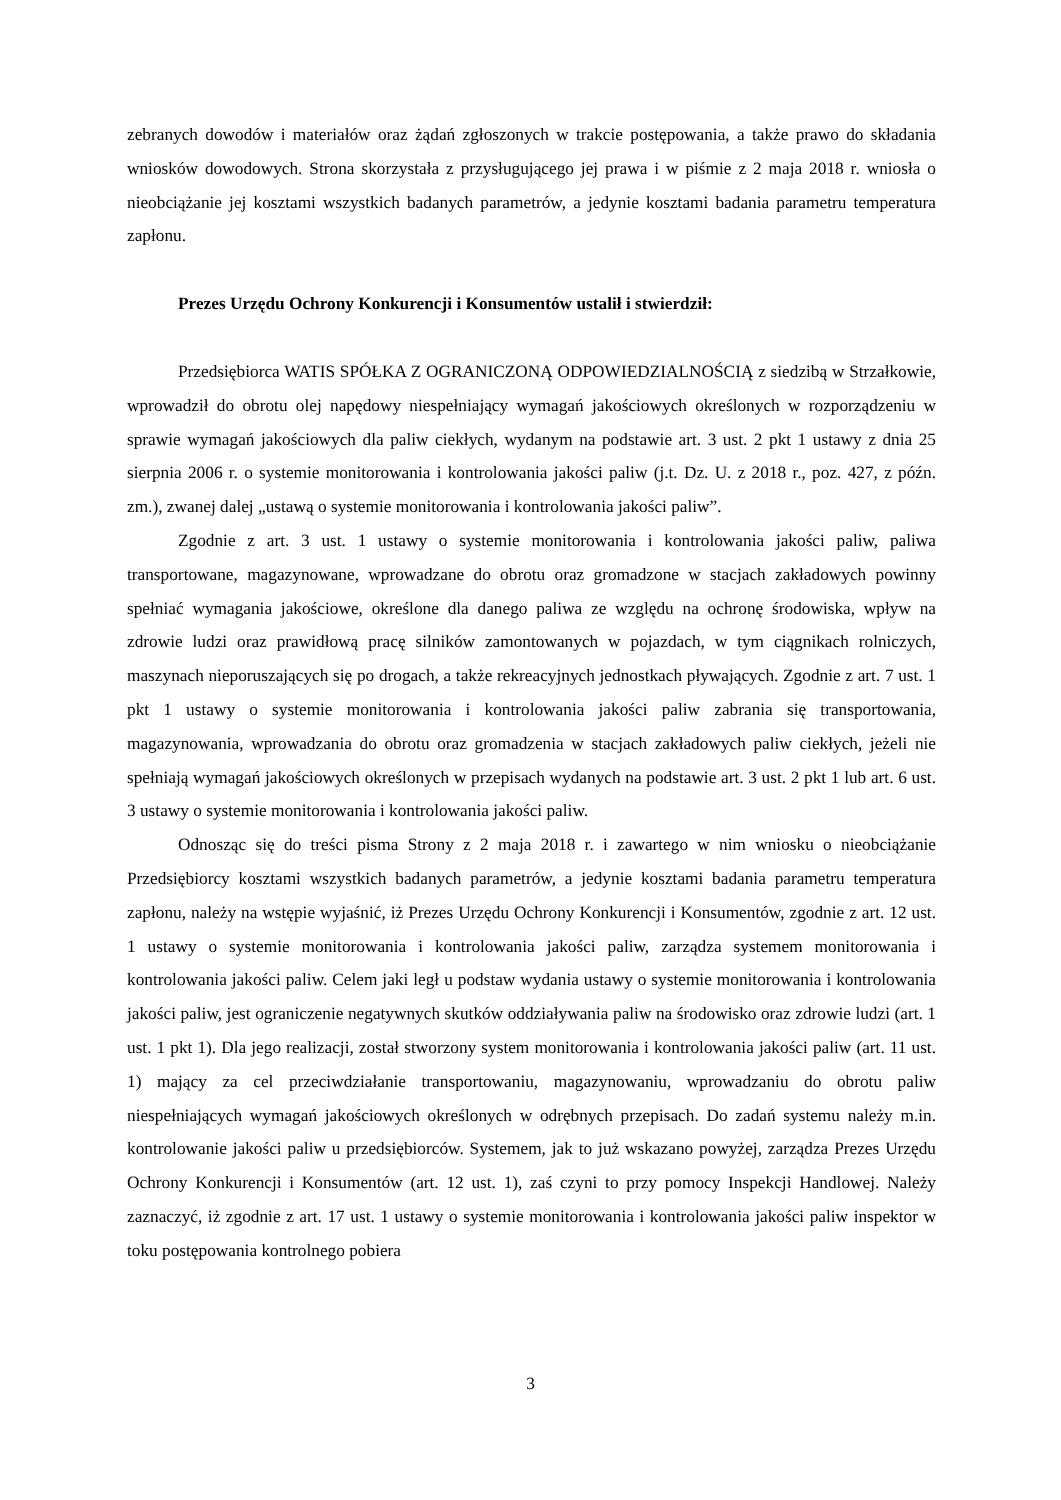zebranych dowodów i materiałów oraz żądań zgłoszonych w trakcie postępowania, a także prawo do składania wniosków dowodowych. Strona skorzystała z przysługującego jej prawa i w piśmie z 2 maja 2018 r. wniosła o nieobciążanie jej kosztami wszystkich badanych parametrów, a jedynie kosztami badania parametru temperatura zapłonu.
Prezes Urzędu Ochrony Konkurencji i Konsumentów ustalił i stwierdził:
Przedsiębiorca WATIS SPÓŁKA Z OGRANICZONĄ ODPOWIEDZIALNOŚCIĄ z siedzibą w Strzałkowie, wprowadził do obrotu olej napędowy niespełniający wymagań jakościowych określonych w rozporządzeniu w sprawie wymagań jakościowych dla paliw ciekłych, wydanym na podstawie art. 3 ust. 2 pkt 1 ustawy z dnia 25 sierpnia 2006 r. o systemie monitorowania i kontrolowania jakości paliw (j.t. Dz. U. z 2018 r., poz. 427, z późn. zm.), zwanej dalej „ustawą o systemie monitorowania i kontrolowania jakości paliw”.
Zgodnie z art. 3 ust. 1 ustawy o systemie monitorowania i kontrolowania jakości paliw, paliwa transportowane, magazynowane, wprowadzane do obrotu oraz gromadzone w stacjach zakładowych powinny spełniać wymagania jakościowe, określone dla danego paliwa ze względu na ochronę środowiska, wpływ na zdrowie ludzi oraz prawidłową pracę silników zamontowanych w pojazdach, w tym ciągnikach rolniczych, maszynach nieporuszających się po drogach, a także rekreacyjnych jednostkach pływających. Zgodnie z art. 7 ust. 1 pkt 1 ustawy o systemie monitorowania i kontrolowania jakości paliw zabrania się transportowania, magazynowania, wprowadzania do obrotu oraz gromadzenia w stacjach zakładowych paliw ciekłych, jeżeli nie spełniają wymagań jakościowych określonych w przepisach wydanych na podstawie art. 3 ust. 2 pkt 1 lub art. 6 ust. 3 ustawy o systemie monitorowania i kontrolowania jakości paliw.
Odnosząc się do treści pisma Strony z 2 maja 2018 r. i zawartego w nim wniosku o nieobciążanie Przedsiębiorcy kosztami wszystkich badanych parametrów, a jedynie kosztami badania parametru temperatura zapłonu, należy na wstępie wyjaśnić, iż Prezes Urzędu Ochrony Konkurencji i Konsumentów, zgodnie z art. 12 ust. 1 ustawy o systemie monitorowania i kontrolowania jakości paliw, zarządza systemem monitorowania i kontrolowania jakości paliw. Celem jaki legł u podstaw wydania ustawy o systemie monitorowania i kontrolowania jakości paliw, jest ograniczenie negatywnych skutków oddziaływania paliw na środowisko oraz zdrowie ludzi (art. 1 ust. 1 pkt 1). Dla jego realizacji, został stworzony system monitorowania i kontrolowania jakości paliw (art. 11 ust. 1) mający za cel przeciwdziałanie transportowaniu, magazynowaniu, wprowadzaniu do obrotu paliw niespełniających wymagań jakościowych określonych w odrębnych przepisach. Do zadań systemu należy m.in. kontrolowanie jakości paliw u przedsiębiorców. Systemem, jak to już wskazano powyżej, zarządza Prezes Urzędu Ochrony Konkurencji i Konsumentów (art. 12 ust. 1), zaś czyni to przy pomocy Inspekcji Handlowej. Należy zaznaczyć, iż zgodnie z art. 17 ust. 1 ustawy o systemie monitorowania i kontrolowania jakości paliw inspektor w toku postępowania kontrolnego pobiera
3